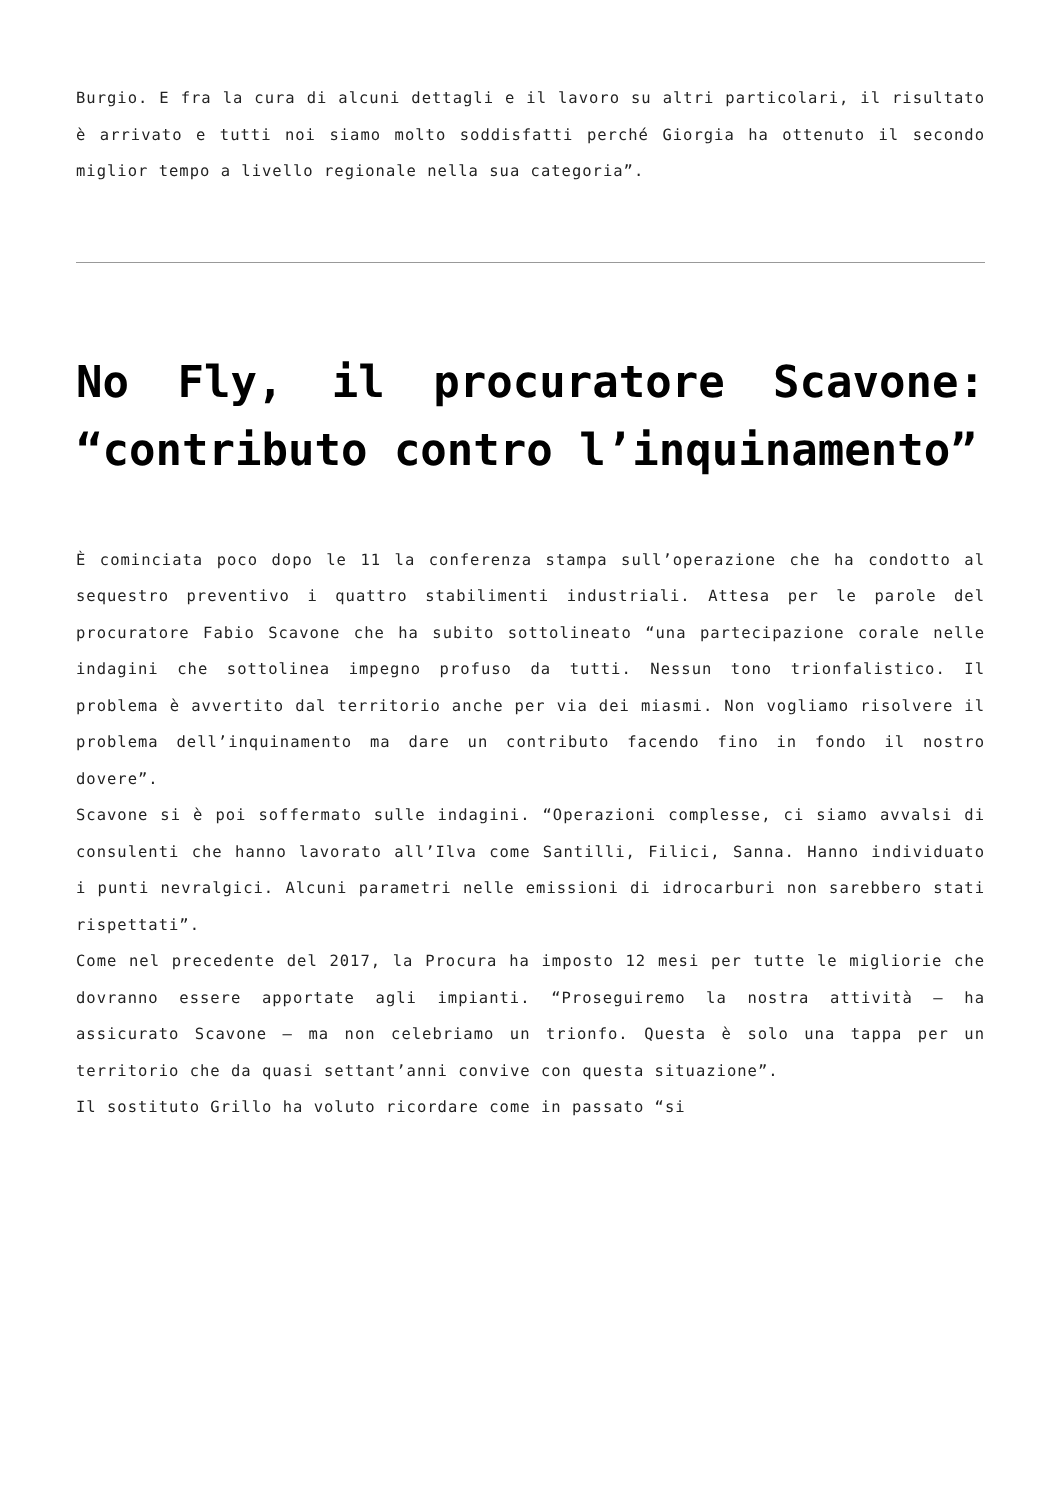Burgio. E fra la cura di alcuni dettagli e il lavoro su altri particolari, il risultato è arrivato e tutti noi siamo molto soddisfatti perché Giorgia ha ottenuto il secondo miglior tempo a livello regionale nella sua categoria”.
No Fly, il procuratore Scavone: “contributo contro l’inquinamento”
È cominciata poco dopo le 11 la conferenza stampa sull’operazione che ha condotto al sequestro preventivo i quattro stabilimenti industriali. Attesa per le parole del procuratore Fabio Scavone che ha subito sottolineato “una partecipazione corale nelle indagini che sottolinea impegno profuso da tutti. Nessun tono trionfalistico. Il problema è avvertito dal territorio anche per via dei miasmi. Non vogliamo risolvere il problema dell’inquinamento ma dare un contributo facendo fino in fondo il nostro dovere”.
Scavone si è poi soffermato sulle indagini. “Operazioni complesse, ci siamo avvalsi di consulenti che hanno lavorato all’Ilva come Santilli, Filici, Sanna. Hanno individuato i punti nevralgici. Alcuni parametri nelle emissioni di idrocarburi non sarebbero stati rispettati”.
Come nel precedente del 2017, la Procura ha imposto 12 mesi per tutte le migliorie che dovranno essere apportate agli impianti. “Proseguiremo la nostra attività – ha assicurato Scavone – ma non celebriamo un trionfo. Questa è solo una tappa per un territorio che da quasi settant’anni convive con questa situazione”.
Il sostituto Grillo ha voluto ricordare come in passato “si